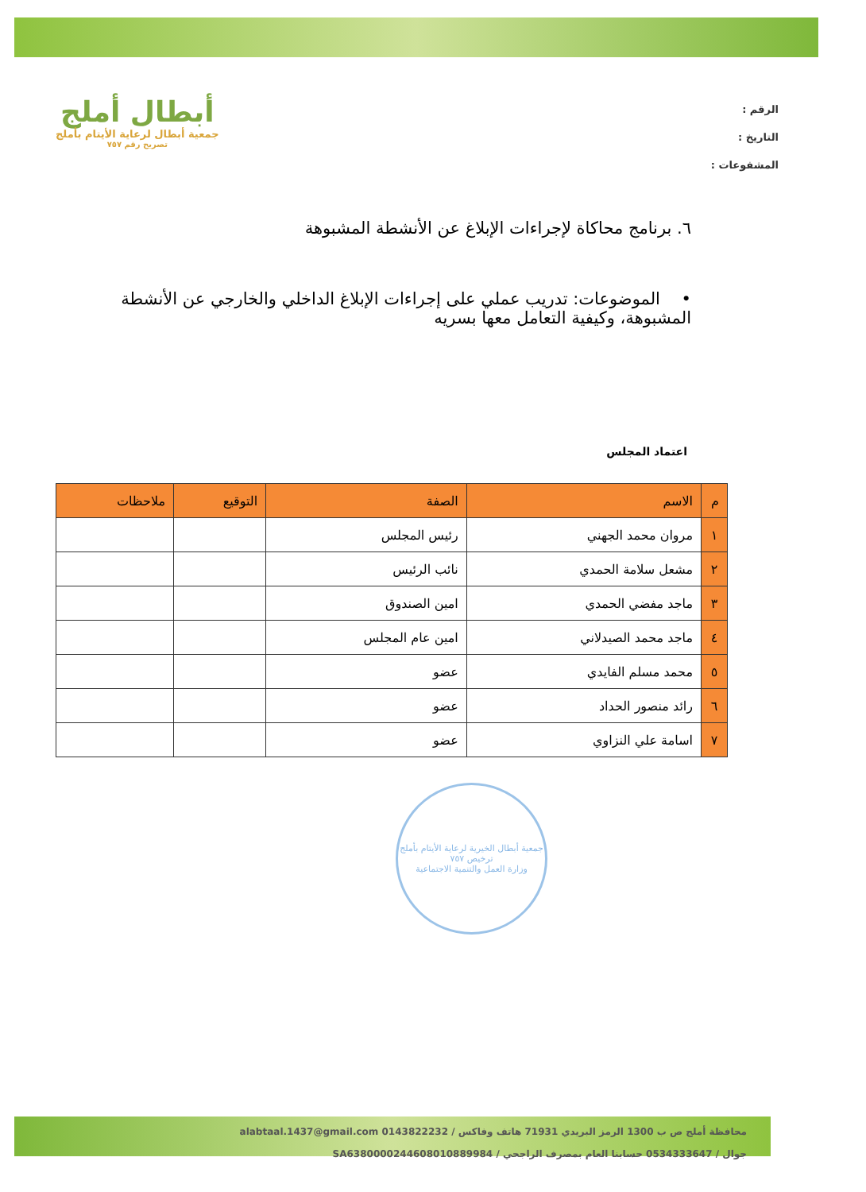الرقم :
التاريخ :
المشفوعات :
أبطال أملج
جمعية أبطال لرعاية الأيتام بأملج
تصريح رقم ٧٥٧
٦. برنامج محاكاة لإجراءات الإبلاغ عن الأنشطة المشبوهة
• الموضوعات: تدريب عملي على إجراءات الإبلاغ الداخلي والخارجي عن الأنشطة المشبوهة، وكيفية التعامل معها بسريه
اعتماد المجلس
| م | الاسم | الصفة | التوقيع | ملاحظات |
| --- | --- | --- | --- | --- |
| ١ | مروان محمد الجهني | رئيس المجلس | | |
| ٢ | مشعل سلامة الحمدي | نائب الرئيس | | |
| ٣ | ماجد مفضي الحمدي | امين الصندوق | | |
| ٤ | ماجد محمد الصيدلاني | امين عام المجلس | | |
| ٥ | محمد مسلم الفايدي | عضو | | |
| ٦ | رائد منصور الحداد | عضو | | |
| ٧ | اسامة علي النزاوي | عضو | | |
جمعية أبطال الخيرية لرعاية الأيتام بأملج
ترخيص ٧٥٧
وزارة العمل والتنمية الاجتماعية
محافظة أملج ص ب 1300 الرمز البريدي 71931 هاتف وفاكس / 0143822232 alabtaal.1437@gmail.com
جوال / 0534333647 حسابنا العام بمصرف الراجحي / SA6380000244608010889984